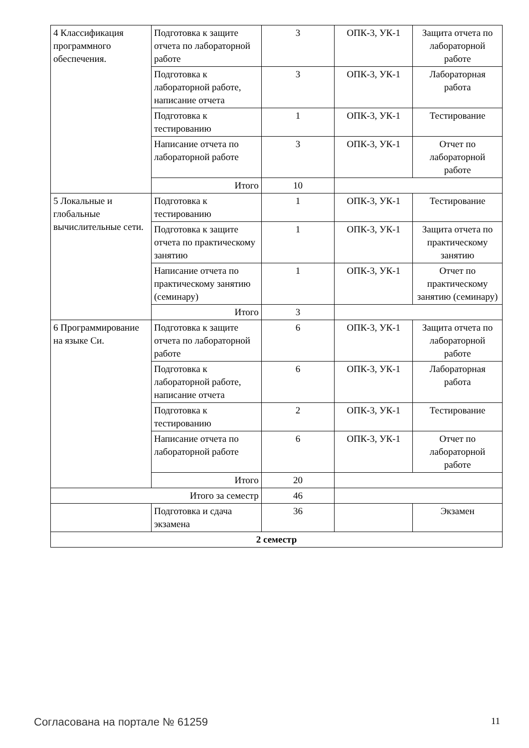| 4 Классификация программного обеспечения. | Подготовка к защите отчета по лабораторной работе | 3 | ОПК-3, УК-1 | Защита отчета по лабораторной работе |
| | Подготовка к лабораторной работе, написание отчета | 3 | ОПК-3, УК-1 | Лабораторная работа |
| | Подготовка к тестированию | 1 | ОПК-3, УК-1 | Тестирование |
| | Написание отчета по лабораторной работе | 3 | ОПК-3, УК-1 | Отчет по лабораторной работе |
| | Итого | 10 | | |
| 5 Локальные и глобальные вычислительные сети. | Подготовка к тестированию | 1 | ОПК-3, УК-1 | Тестирование |
| | Подготовка к защите отчета по практическому занятию | 1 | ОПК-3, УК-1 | Защита отчета по практическому занятию |
| | Написание отчета по практическому занятию (семинару) | 1 | ОПК-3, УК-1 | Отчет по практическому занятию (семинару) |
| | Итого | 3 | | |
| 6 Программирование на языке Си. | Подготовка к защите отчета по лабораторной работе | 6 | ОПК-3, УК-1 | Защита отчета по лабораторной работе |
| | Подготовка к лабораторной работе, написание отчета | 6 | ОПК-3, УК-1 | Лабораторная работа |
| | Подготовка к тестированию | 2 | ОПК-3, УК-1 | Тестирование |
| | Написание отчета по лабораторной работе | 6 | ОПК-3, УК-1 | Отчет по лабораторной работе |
| | Итого | 20 | | |
| Итого за семестр | | 46 | | |
| | Подготовка и сдача экзамена | 36 | | Экзамен |
| 2 семестр | | | | |
Согласована на портале № 61259 11